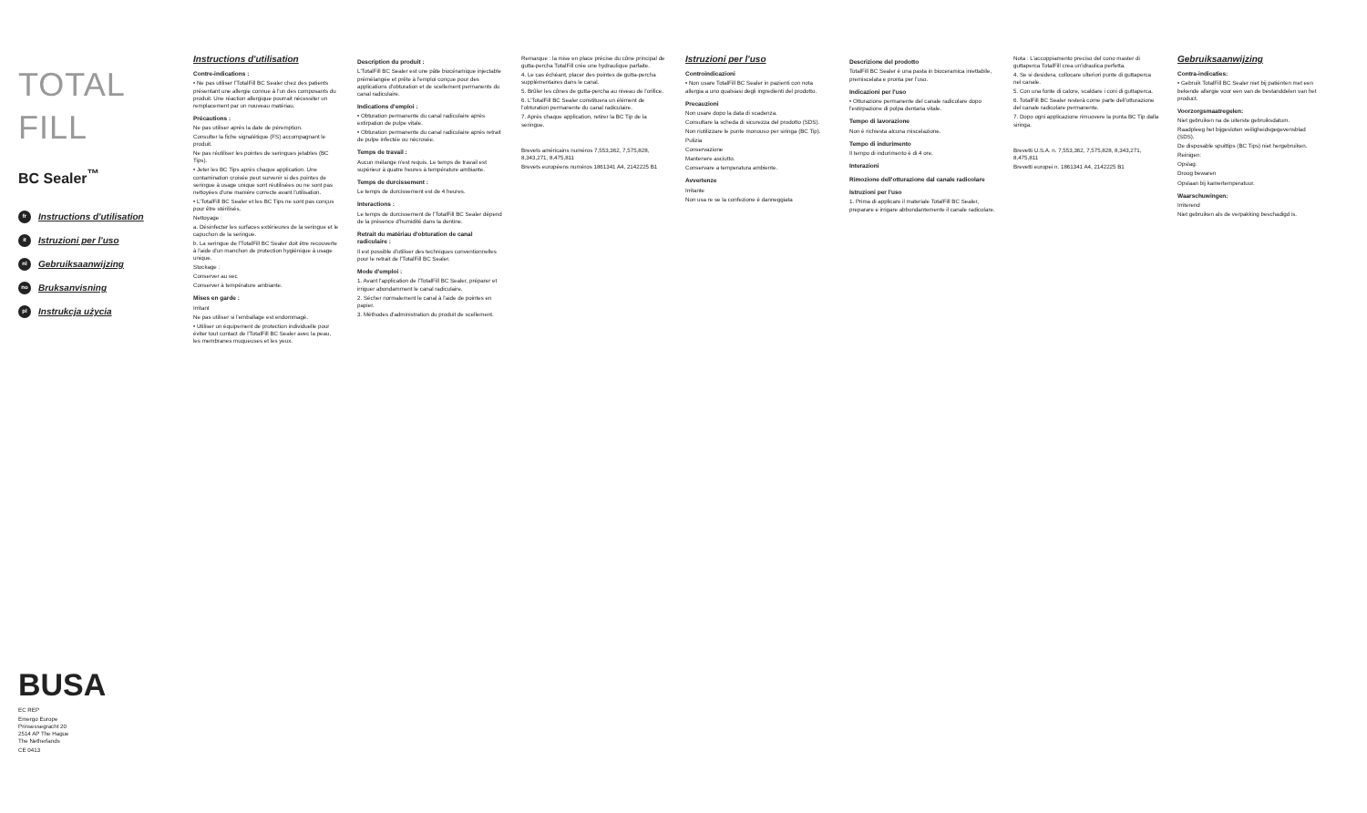TOTAL FILL
BC Sealer<sup>™</sup>
fr Instructions d'utilisation
it Istruzioni per l'uso
nl Gebruiksaanwijzing
no Bruksanvisning
pl Instrukcja użycia
BUSA
EC REP
Emergo Europe
Prinsessegracht 20
2514 AP The Hague
The Netherlands
CE 0413
Instructions d'utilisation
Contre-indications :
• Ne pas utiliser l'TotalFill BC Sealer chez des patients présentant une allergie connue à l'un des composants du produit. Une réaction allergique pourrait nécessiter un remplacement par un nouveau matériau.
Précautions :
Ne pas utiliser après la date de péremption.
Consulter la fiche signalétique (FS) accompagnant le produit.
Ne pas réutiliser les pointes de seringues jetables (BC Tips).
• Jeter les BC Tips après chaque application. Une contamination croisée peut survenir si des pointes de seringue à usage unique sont réutilisées ou ne sont pas nettoyées d'une manière correcte avant l'utilisation.
• L'TotalFill BC Sealer et les BC Tips ne sont pas conçus pour être stérilisés.
Nettoyage :
a. Désinfecter les surfaces extérieures de la seringue et le capuchon de la seringue.
b. La seringue de l'TotalFill BC Sealer doit être recouverte à l'aide d'un manchon de protection hygiénique à usage unique.
Stockage :
Conserver au sec
Conserver à température ambiante.
Mises en garde :
Irritant
Ne pas utiliser si l'emballage est endommagé.
• Utiliser un équipement de protection individuelle pour éviter tout contact de l'TotalFill BC Sealer avec la peau, les membranes muqueuses et les yeux.
Description du produit :
L'TotalFill BC Sealer est une pâte biocéramique injectable prémélangée et prête à l'emploi conçue pour des applications d'obturation et de scellement permanents du canal radiculaire.
Indications d'emploi :
• Obturation permanente du canal radiculaire après extirpation de pulpe vitale.
• Obturation permanente du canal radiculaire après retrait de pulpe infectée ou nécrosée.
Temps de travail :
Aucun mélange n'est requis. Le temps de travail est supérieur à quatre heures à température ambiante.
Temps de durcissement :
Le temps de durcissement est de 4 heures.
Interactions :
Le temps de durcissement de l'TotalFill BC Sealer dépend de la présence d'humidité dans la dentine.
Retrait du matériau d'obturation de canal radiculaire :
Il est possible d'utiliser des techniques conventionnelles pour le retrait de l'TotalFill BC Sealer.
Mode d'emploi :
1. Avant l'application de l'TotalFill BC Sealer, préparer et irriguer abondamment le canal radiculaire.
2. Sécher normalement le canal à l'aide de pointes en papier.
3. Méthodes d'administration du produit de scellement.
Remarque : la mise en place précise du cône principal de gutta-percha TotalFill crée une hydraulique parfaite.
4. Le cas échéant, placer des pointes de gutta-percha supplémentaires dans le canal.
5. Brûler les cônes de gutta-percha au niveau de l'orifice.
6. L'TotalFill BC Sealer constituera un élément de l'obturation permanente du canal radiculaire.
7. Après chaque application, retirer la BC Tip de la seringue.
Brevets américains numéros 7,553,362, 7,575,828, 8,343,271, 8,475,811
Brevets européens numéros 1861341 A4, 2142225 B1
Istruzioni per l'uso
Controindicazioni
• Non usare TotalFill BC Sealer in pazienti con nota allergia a uno qualsiasi degli ingredienti del prodotto.
Precauzioni
Non usare dopo la data di scadenza.
Consultare la scheda di sicurezza del prodotto (SDS).
Non riutilizzare le punte monouso per siringa (BC Tip).
Pulizia
Conservazione
Mantenere asciutto.
Conservare a temperatura ambiente.
Avvertenze
Irritante
Non usa re se la confezione è danneggiata
Descrizione del prodotto
TotalFill BC Sealer è una pasta in bioceramica iniettabile, premiscelata e pronta per l'uso.
Indicazioni per l'uso
• Otturazione permanente del canale radicolare dopo l'estirpazione di polpa dentaria vitale.
Tempo di lavorazione
Non è richiesta alcuna miscelazione.
Tempo di indurimento
Il tempo di indurimento è di 4 ore.
Interazioni
Rimozione dell'otturazione dal canale radicolare
Istruzioni per l'uso
1. Prima di applicare il materiale TotalFill BC Sealer, preparare e irrigare abbondantemente il canale radicolare.
Nota : L'accoppiamento preciso del cono master di guttaperca TotalFill crea un'idraulica perfetta.
4. Se si desidera, collocare ulteriori punte di guttaperca nel canale.
5. Con una fonte di calore, scaldare i coni di guttaperca.
6. TotalFill BC Sealer resterà come parte dell'otturazione del canale radicolare permanente.
7. Dopo ogni applicazione rimuovere la punta BC Tip dalla siringa.
Brevetti U.S.A. n. 7,553,362, 7,575,828, 8,343,271, 8,475,811
Brevetti europei n. 1861341 A4, 2142225 B1
Gebruiksaanwijzing
Contra-indicaties:
• Gebruik TotalFill BC Sealer niet bij patiënten met een bekende allergie voor een van de bestanddelen van het product.
Voorzorgsmaatregelen:
Niet gebruiken na de uiterste gebruiksdatum.
Raadpleeg het bijgesloten veiligheidsgegevensblad (SDS).
De disposable spuittips (BC Tips) niet hergebruiken.
Reinigen:
Opslag:
Droog bewaren
Opslaan bij kamertemperatuur.
Waarschuwingen:
Irriterend
Niet gebruiken als de verpakking beschadigd is.